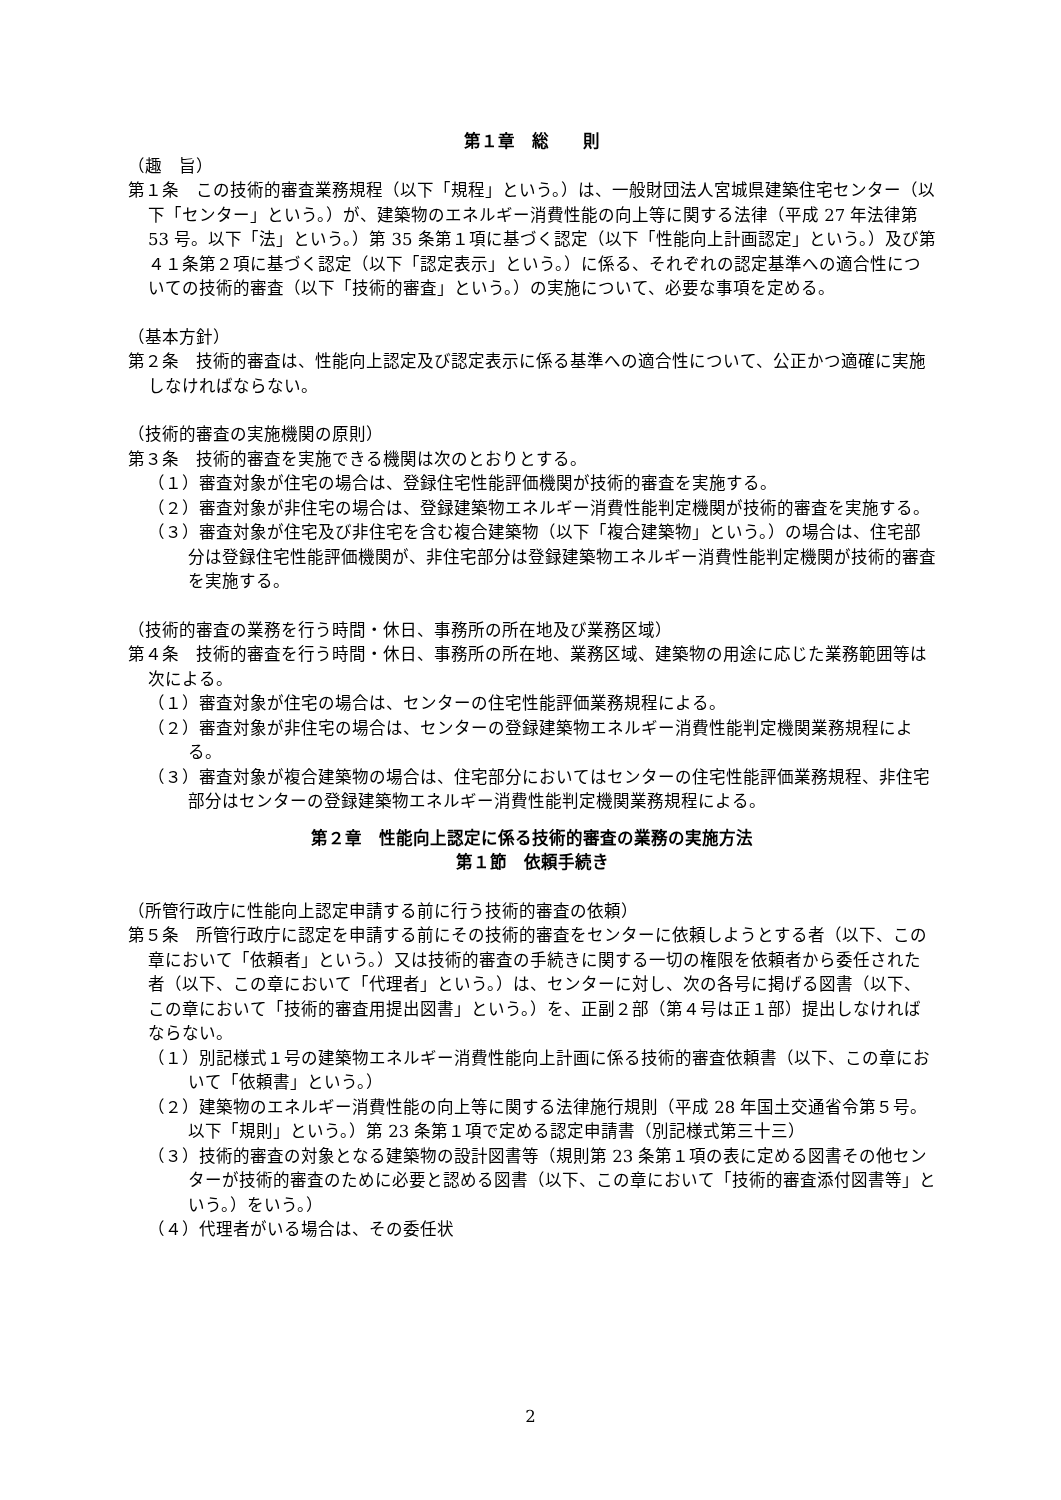第１章　総　　則
（趣　旨）
第１条　この技術的審査業務規程（以下「規程」という。）は、一般財団法人宮城県建築住宅センター（以下「センター」という。）が、建築物のエネルギー消費性能の向上等に関する法律（平成 27 年法律第 53 号。以下「法」という。）第 35 条第１項に基づく認定（以下「性能向上計画認定」という。）及び第４１条第２項に基づく認定（以下「認定表示」という。）に係る、それぞれの認定基準への適合性についての技術的審査（以下「技術的審査」という。）の実施について、必要な事項を定める。
（基本方針）
第２条　技術的審査は、性能向上認定及び認定表示に係る基準への適合性について、公正かつ適確に実施しなければならない。
（技術的審査の実施機関の原則）
第３条　技術的審査を実施できる機関は次のとおりとする。
（１）審査対象が住宅の場合は、登録住宅性能評価機関が技術的審査を実施する。
（２）審査対象が非住宅の場合は、登録建築物エネルギー消費性能判定機関が技術的審査を実施する。
（３）審査対象が住宅及び非住宅を含む複合建築物（以下「複合建築物」という。）の場合は、住宅部分は登録住宅性能評価機関が、非住宅部分は登録建築物エネルギー消費性能判定機関が技術的審査を実施する。
（技術的審査の業務を行う時間・休日、事務所の所在地及び業務区域）
第４条　技術的審査を行う時間・休日、事務所の所在地、業務区域、建築物の用途に応じた業務範囲等は次による。
（１）審査対象が住宅の場合は、センターの住宅性能評価業務規程による。
（２）審査対象が非住宅の場合は、センターの登録建築物エネルギー消費性能判定機関業務規程による。
（３）審査対象が複合建築物の場合は、住宅部分においてはセンターの住宅性能評価業務規程、非住宅部分はセンターの登録建築物エネルギー消費性能判定機関業務規程による。
第２章　性能向上認定に係る技術的審査の業務の実施方法
第１節　依頼手続き
（所管行政庁に性能向上認定申請する前に行う技術的審査の依頼）
第５条　所管行政庁に認定を申請する前にその技術的審査をセンターに依頼しようとする者（以下、この章において「依頼者」という。）又は技術的審査の手続きに関する一切の権限を依頼者から委任された者（以下、この章において「代理者」という。）は、センターに対し、次の各号に掲げる図書（以下、この章において「技術的審査用提出図書」という。）を、正副２部（第４号は正１部）提出しなければならない。
（１）別記様式１号の建築物エネルギー消費性能向上計画に係る技術的審査依頼書（以下、この章において「依頼書」という。）
（２）建築物のエネルギー消費性能の向上等に関する法律施行規則（平成 28 年国土交通省令第５号。以下「規則」という。）第 23 条第１項で定める認定申請書（別記様式第三十三）
（３）技術的審査の対象となる建築物の設計図書等（規則第 23 条第１項の表に定める図書その他センターが技術的審査のために必要と認める図書（以下、この章において「技術的審査添付図書等」という。）をいう。）
（４）代理者がいる場合は、その委任状
2